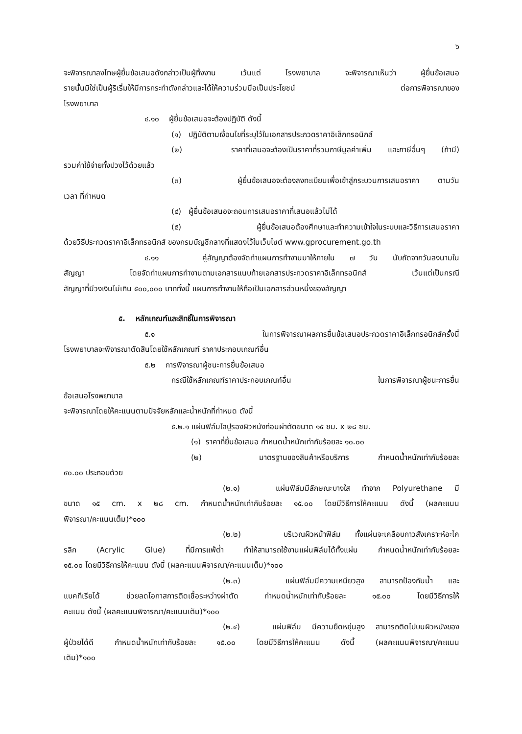๖
จะพิจารณาลงโทษผู้ยื่นข้อเสนอดังกล่าวเป็นผู้ทิ้งงาน เว้นแต่ โรงพยาบาล จะพิจารณาเห็นว่า ผู้ยื่นข้อเสนอ
รายนั้นมิใช่เป็นผู้ริเริ่มให้มีการกระทำดังกล่าวและได้ให้ความร่วมมือเป็นประโยชน์ ต่อการพิจารณาของ
โรงพยาบาล
๔.๑๐ ผู้ยื่นข้อเสนอจะต้องปฏิบัติ ดังนี้
(๑) ปฏิบัติตามเงื่อนไขที่ระบุไว้ในเอกสารประกวดราคาอิเล็กทรอนิกส์
(๒) ราคาที่เสนอจะต้องเป็นราคาที่รวมภาษีมูลค่าเพิ่ม และภาษีอื่นๆ (ถ้ามี)
รวมค่าใช้จ่ายทั้งปวงไว้ด้วยแล้ว
(๓) ผู้ยื่นข้อเสนอจะต้องลงทะเบียนเพื่อเข้าสู่กระบวนการเสนอราคา ตามวัน
เวลา ที่กำหนด
(๔) ผู้ยื่นข้อเสนอจะถอนการเสนอราคาที่เสนอแล้วไม่ได้
(๕) ผู้ยื่นข้อเสนอต้องศึกษาและทำความเข้าใจในระบบและวิธีการเสนอราคา
ด้วยวิธีประกวดราคาอิเล็กทรอนิกส์ ของกรมบัญชีกลางที่แสดงไว้ในเว็บไซต์ www.gprocurement.go.th
๔.๑๑ คู่สัญญาต้องจัดทำแผนการทำงานมาให้ภายใน ๗ วัน นับถัดจากวันลงนามใน
สัญญา โดยจัดทำแผนการทำงานตามเอกสารแนบท้ายเอกสารประกวดราคาอิเล็กทรอนิกส์ เว้นแต่เป็นกรณี
สัญญาที่มีวงเงินไม่เกิน ๕๐๐,๐๐๐ บาททั้งนี้ แผนการทำงานให้ถือเป็นเอกสารส่วนหนึ่งของสัญญา
๕. หลักเกณฑ์และสิทธิ์ในการพิจารณา
๕.๑ ในการพิจารณาผลการยื่นข้อเสนอประกวดราคาอิเล็กทรอนิกส์ครั้งนี้
โรงพยาบาลจะพิจารณาตัดสินโดยใช้หลักเกณฑ์ ราคาประกอบเกณฑ์อื่น
๕.๒ การพิจารณาผู้ชนะการยื่นข้อเสนอ
กรณีใช้หลักเกณฑ์ราคาประกอบเกณฑ์อื่น ในการพิจารณาผู้ชนะการยื่น
ข้อเสนอโรงพยาบาล
จะพิจารณาโดยให้คะแนนตามปัจจัยหลักและน้ำหนักที่กำหนด ดังนี้
๕.๒.๑ แผ่นฟิล์มใสปูรองผิวหนังก่อนผ่าตัดขนาด ๑๕ ซม. x ๒๘ ซม.
(๑) ราคาที่ยื่นข้อเสนอ กำหนดน้ำหนักเท่ากับร้อยละ ๑๐.๐๐
(๒) มาตรฐานของสินค้าหรือบริการ กำหนดน้ำหนักเท่ากับร้อยละ
๙๐.๐๐ ประกอบด้วย
(๒.๑) แผ่นฟิล์มมีลักษณะบางใส ทำจาก Polyurethane มี
ขนาด ๑๕ cm. x ๒๘ cm. กำหนดน้ำหนักเท่ากับร้อยละ ๑๕.๐๐ โดยมีวิธีการให้คะแนน ดังนี้ (ผลคะแนน
พิจารณา/คะแนนเต็ม)*๑๐๐
(๒.๒) บริเวณผิวหน้าฟิล์ม ทั้งแผ่นจะเคลือบกาวสังเคราะห์อะไค
รลิก (Acrylic Glue) ที่มีการแพ้ต่ำ ทำให้สามารถใช้งานแผ่นฟิล์มได้ทั้งแผ่น กำหนดน้ำหนักเท่ากับร้อยละ
๑๕.๐๐ โดยมีวิธีการให้คะแนน ดังนี้ (ผลคะแนนพิจารณา/คะแนนเต็ม)*๑๐๐
(๒.๓) แผ่นฟิล์มมีความเหนียวสูง สามารถป้องกันน้ำ และ
แบคทีเรียได้ ช่วยลดโอกาสการติดเชื้อระหว่างผ่าตัด กำหนดน้ำหนักเท่ากับร้อยละ ๑๕.๐๐ โดยมีวิธีการให้
คะแนน ดังนี้ (ผลคะแนนพิจารณา/คะแนนเต็ม)*๑๐๐
(๒.๔) แผ่นฟิล์ม มีความยืดหยุ่นสูง สามารถติดไปบนผิวหนังของ
ผู้ป่วยได้ดี กำหนดน้ำหนักเท่ากับร้อยละ ๑๕.๐๐ โดยมีวิธีการให้คะแนน ดังนี้ (ผลคะแนนพิจารณา/คะแนน
เต็ม)*๑๐๐